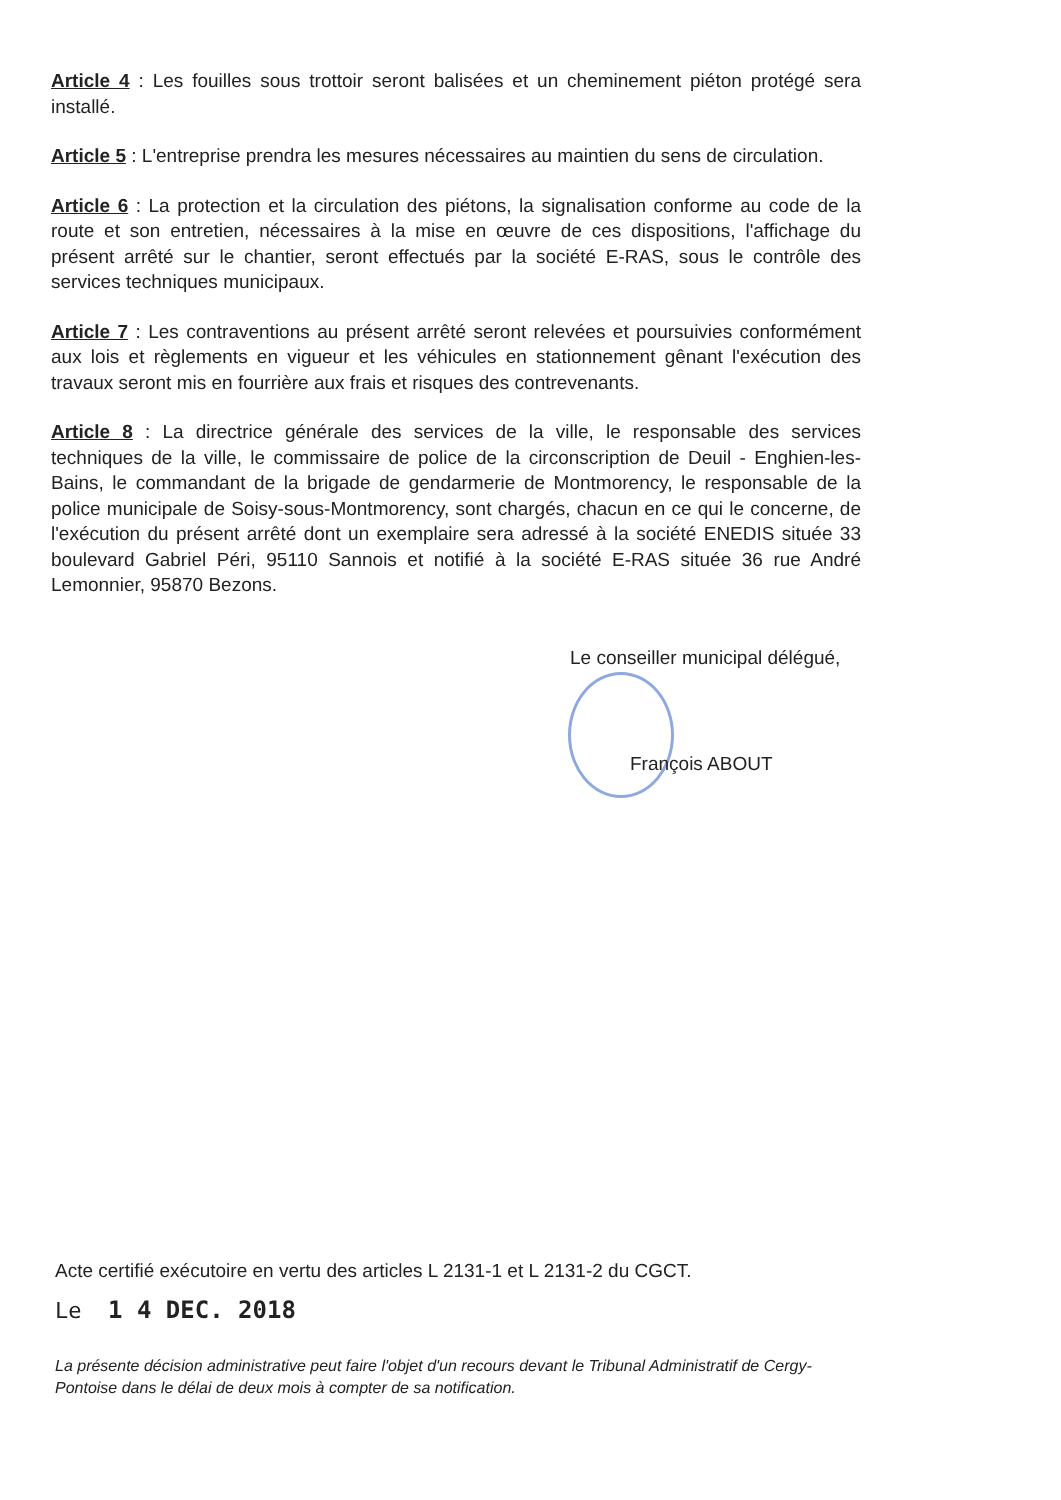Article 4 : Les fouilles sous trottoir seront balisées et un cheminement piéton protégé sera installé.
Article 5 : L'entreprise prendra les mesures nécessaires au maintien du sens de circulation.
Article 6 : La protection et la circulation des piétons, la signalisation conforme au code de la route et son entretien, nécessaires à la mise en œuvre de ces dispositions, l'affichage du présent arrêté sur le chantier, seront effectués par la société E-RAS, sous le contrôle des services techniques municipaux.
Article 7 : Les contraventions au présent arrêté seront relevées et poursuivies conformément aux lois et règlements en vigueur et les véhicules en stationnement gênant l'exécution des travaux seront mis en fourrière aux frais et risques des contrevenants.
Article 8 : La directrice générale des services de la ville, le responsable des services techniques de la ville, le commissaire de police de la circonscription de Deuil - Enghien-les-Bains, le commandant de la brigade de gendarmerie de Montmorency, le responsable de la police municipale de Soisy-sous-Montmorency, sont chargés, chacun en ce qui le concerne, de l'exécution du présent arrêté dont un exemplaire sera adressé à la société ENEDIS située 33 boulevard Gabriel Péri, 95110 Sannois et notifié à la société E-RAS située 36 rue André Lemonnier, 95870 Bezons.
Le conseiller municipal délégué,
François ABOUT
Acte certifié exécutoire en vertu des articles L 2131-1 et L 2131-2 du CGCT.
Le 1 4 DEC. 2018
La présente décision administrative peut faire l'objet d'un recours devant le Tribunal Administratif de Cergy-Pontoise dans le délai de deux mois à compter de sa notification.